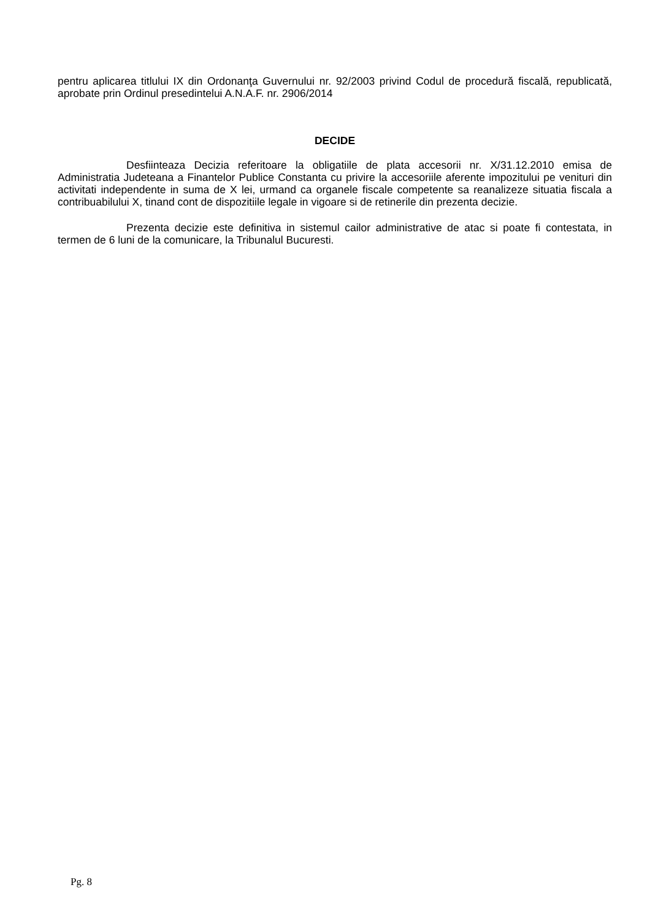pentru aplicarea titlului IX din Ordonanţa Guvernului nr. 92/2003 privind Codul de procedură fiscală, republicată, aprobate prin Ordinul presedintelui A.N.A.F. nr. 2906/2014
DECIDE
Desfiinteaza Decizia referitoare la obligatiile de plata accesorii nr. X/31.12.2010 emisa de Administratia Judeteana a Finantelor Publice Constanta cu privire la accesoriile aferente impozitului pe venituri din activitati independente in suma de X lei, urmand ca organele fiscale competente sa reanalizeze situatia fiscala a contribuabilului X, tinand cont de dispozitiile legale in vigoare si de retinerile din prezenta decizie.
Prezenta decizie este definitiva in sistemul cailor administrative de atac si poate fi contestata, in termen de 6 luni de la comunicare, la Tribunalul Bucuresti.
Pg. 8